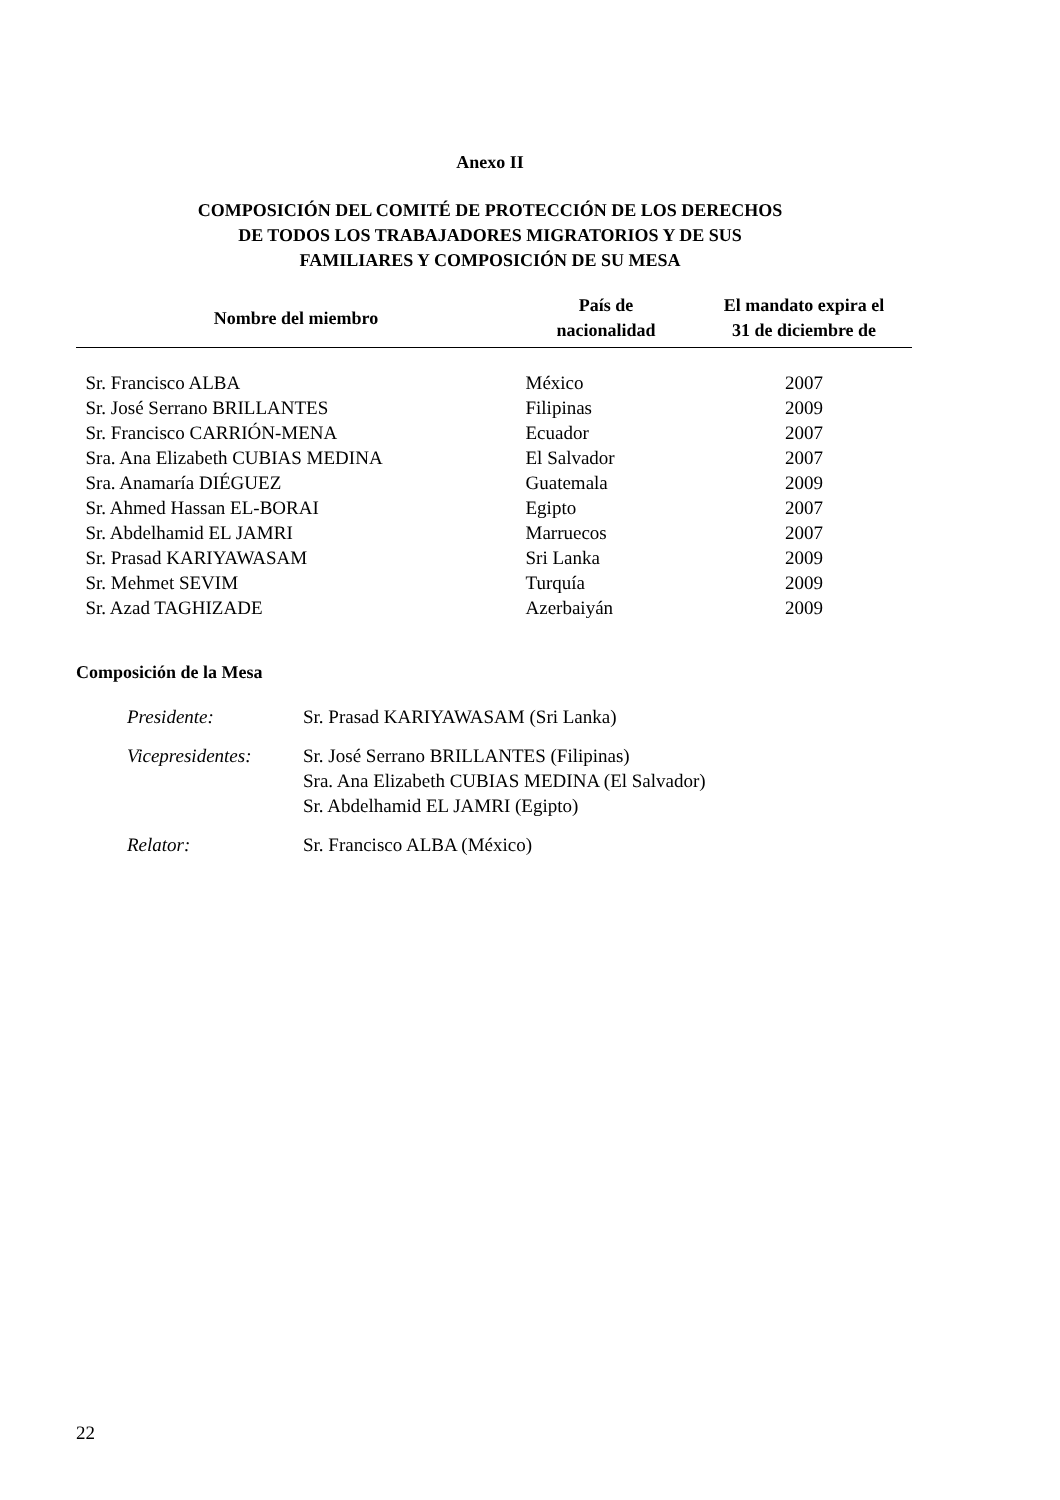Anexo II
COMPOSICIÓN DEL COMITÉ DE PROTECCIÓN DE LOS DERECHOS
DE TODOS LOS TRABAJADORES MIGRATORIOS Y DE SUS
FAMILIARES Y COMPOSICIÓN DE SU MESA
| Nombre del miembro | País de nacionalidad | El mandato expira el 31 de diciembre de |
| --- | --- | --- |
| Sr. Francisco ALBA | México | 2007 |
| Sr. José Serrano BRILLANTES | Filipinas | 2009 |
| Sr. Francisco CARRIÓN-MENA | Ecuador | 2007 |
| Sra. Ana Elizabeth CUBIAS MEDINA | El Salvador | 2007 |
| Sra. Anamaría DIÉGUEZ | Guatemala | 2009 |
| Sr. Ahmed Hassan EL-BORAI | Egipto | 2007 |
| Sr. Abdelhamid EL JAMRI | Marruecos | 2007 |
| Sr. Prasad KARIYAWASAM | Sri Lanka | 2009 |
| Sr. Mehmet SEVIM | Turquía | 2009 |
| Sr. Azad TAGHIZADE | Azerbaiyán | 2009 |
Composición de la Mesa
| Presidente: | Sr. Prasad KARIYAWASAM (Sri Lanka) |
| Vicepresidentes: | Sr. José Serrano BRILLANTES (Filipinas) Sra. Ana Elizabeth CUBIAS MEDINA (El Salvador) Sr. Abdelhamid EL JAMRI (Egipto) |
| Relator: | Sr. Francisco ALBA (México) |
22